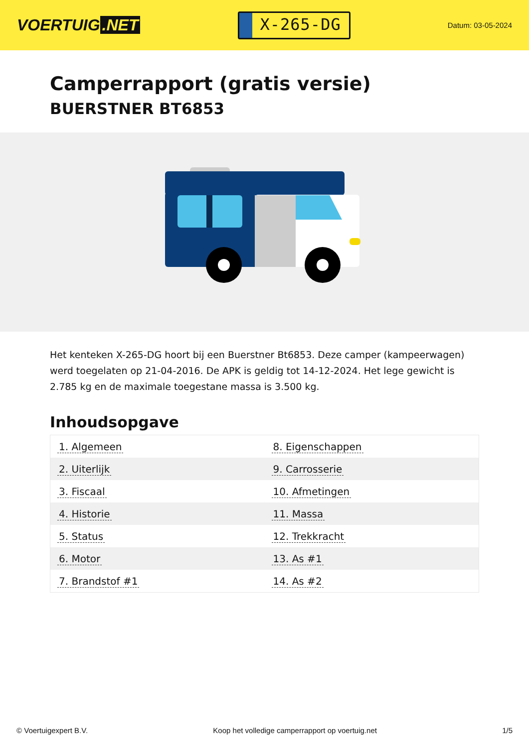VOERTUIG.NET
X-265-DG
Datum: 03-05-2024
Camperrapport (gratis versie)
BUERSTNER BT6853
Het kenteken X-265-DG hoort bij een Buerstner Bt6853. Deze camper (kampeerwagen) werd toegelaten op 21-04-2016. De APK is geldig tot 14-12-2024. Het lege gewicht is 2.785 kg en de maximale toegestane massa is 3.500 kg.
Inhoudsopgave
| 1. Algemeen | 8. Eigenschappen |
| 2. Uiterlijk | 9. Carrosserie |
| 3. Fiscaal | 10. Afmetingen |
| 4. Historie | 11. Massa |
| 5. Status | 12. Trekkracht |
| 6. Motor | 13. As #1 |
| 7. Brandstof #1 | 14. As #2 |
© Voertuigexpert B.V. Koop het volledige camperrapport op voertuig.net
1/5